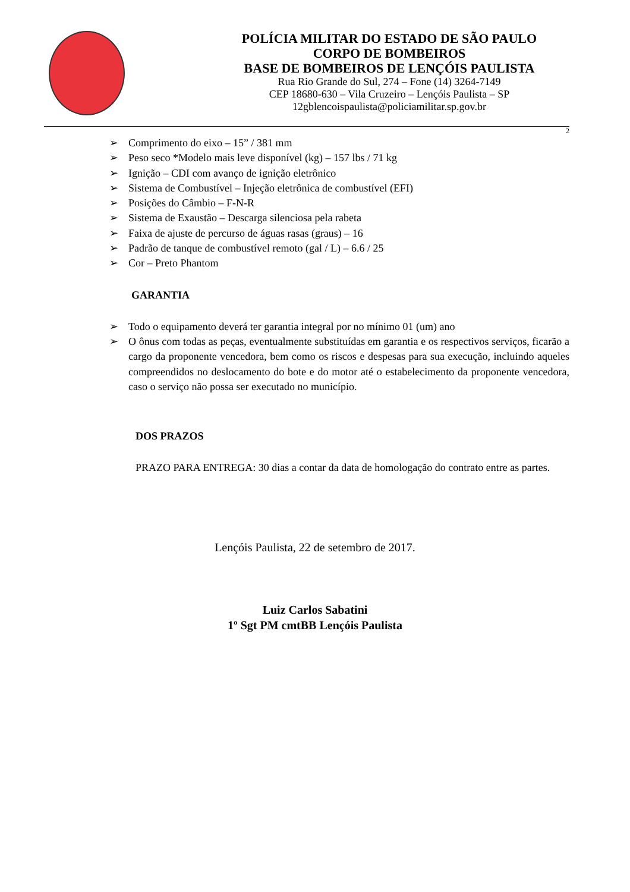POLÍCIA MILITAR DO ESTADO DE SÃO PAULO
CORPO DE BOMBEIROS
BASE DE BOMBEIROS DE LENÇÓIS PAULISTA
Rua Rio Grande do Sul, 274 – Fone (14) 3264-7149
CEP 18680-630 – Vila Cruzeiro – Lençóis Paulista – SP
12gblencoispaulista@policiamilitar.sp.gov.br
2
➢ Comprimento do eixo – 15” / 381 mm
➢ Peso seco *Modelo mais leve disponível (kg) – 157 lbs / 71 kg
➢ Ignição – CDI com avanço de ignição eletrônico
➢ Sistema de Combustível – Injeção eletrônica de combustível (EFI)
➢ Posições do Câmbio – F-N-R
➢ Sistema de Exaustão – Descarga silenciosa pela rabeta
➢ Faixa de ajuste de percurso de águas rasas (graus) – 16
➢ Padrão de tanque de combustível remoto (gal / L) – 6.6 / 25
➢ Cor – Preto Phantom
GARANTIA
➢ Todo o equipamento deverá ter garantia integral por no mínimo 01 (um) ano
➢ O ônus com todas as peças, eventualmente substituídas em garantia e os respectivos serviços, ficarão a cargo da proponente vencedora, bem como os riscos e despesas para sua execução, incluindo aqueles compreendidos no deslocamento do bote e do motor até o estabelecimento da proponente vencedora, caso o serviço não possa ser executado no município.
DOS PRAZOS
PRAZO PARA ENTREGA: 30 dias a contar da data de homologação do contrato entre as partes.
Lençóis Paulista, 22 de setembro de 2017.
Luiz Carlos Sabatini
1º Sgt PM cmtBB Lençóis Paulista